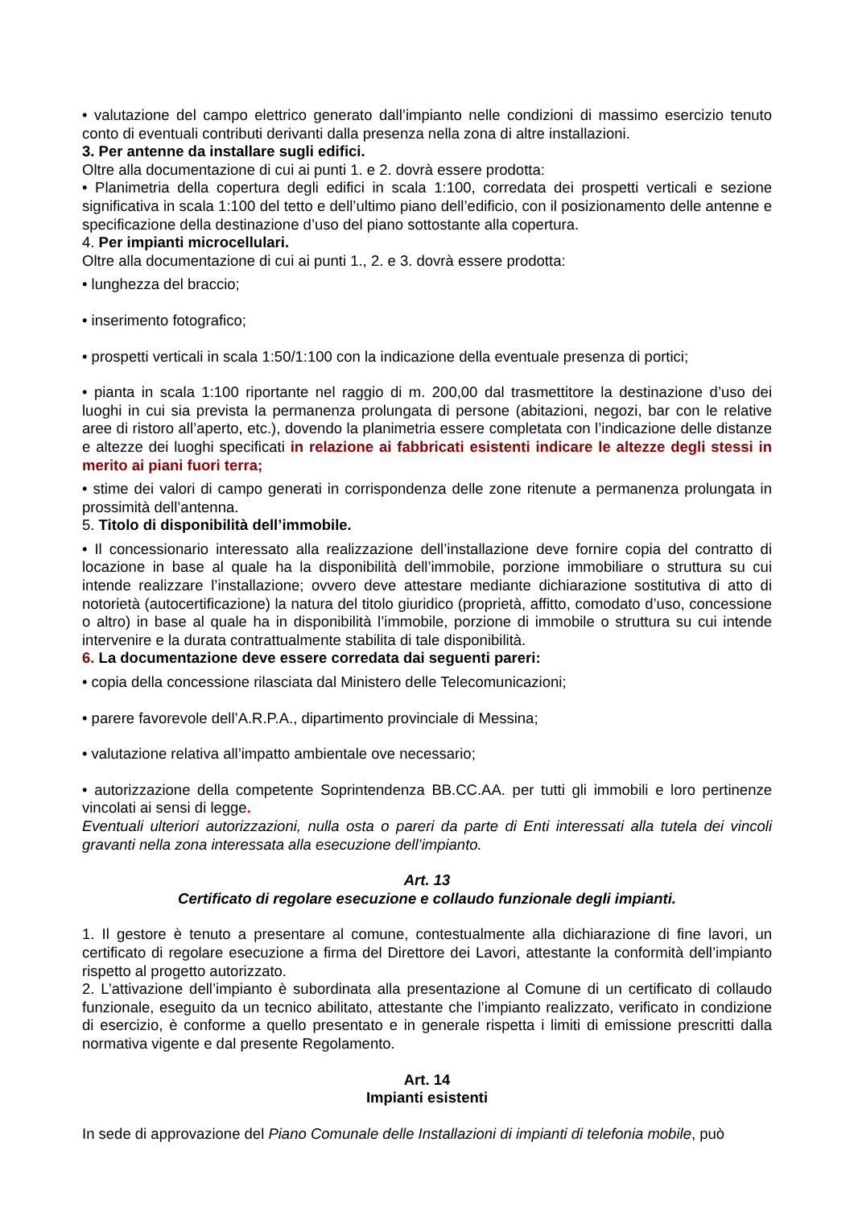• valutazione del campo elettrico generato dall’impianto nelle condizioni di massimo esercizio tenuto conto di eventuali contributi derivanti dalla presenza nella zona di altre installazioni.
3. Per antenne da installare sugli edifici.
Oltre alla documentazione di cui ai punti 1. e 2. dovrà essere prodotta:
• Planimetria della copertura degli edifici in scala 1:100, corredata dei prospetti verticali e sezione significativa in scala 1:100 del tetto e dell’ultimo piano dell’edificio, con il posizionamento delle antenne e specificazione della destinazione d’uso del piano sottostante alla copertura.
4. Per impianti microcellulari.
Oltre alla documentazione di cui ai punti 1., 2. e 3. dovrà essere prodotta:
• lunghezza del braccio;
• inserimento fotografico;
• prospetti verticali in scala 1:50/1:100 con la indicazione della eventuale presenza di portici;
• pianta in scala 1:100 riportante nel raggio di m. 200,00 dal trasmettitore la destinazione d’uso dei luoghi in cui sia prevista la permanenza prolungata di persone (abitazioni, negozi, bar con le relative aree di ristoro all’aperto, etc.), dovendo la planimetria essere completata con l’indicazione delle distanze e altezze dei luoghi specificati in relazione ai fabbricati esistenti indicare le altezze degli stessi in merito ai piani fuori terra;
• stime dei valori di campo generati in corrispondenza delle zone ritenute a permanenza prolungata in prossimità dell’antenna.
5. Titolo di disponibilità dell’immobile.
• Il concessionario interessato alla realizzazione dell’installazione deve fornire copia del contratto di locazione in base al quale ha la disponibilità dell’immobile, porzione immobiliare o struttura su cui intende realizzare l’installazione; ovvero deve attestare mediante dichiarazione sostitutiva di atto di notorietà (autocertificazione) la natura del titolo giuridico (proprietà, affitto, comodato d’uso, concessione o altro) in base al quale ha in disponibilità l’immobile, porzione di immobile o struttura su cui intende intervenire e la durata contrattualmente stabilita di tale disponibilità.
6. La documentazione deve essere corredata dai seguenti pareri:
• copia della concessione rilasciata dal Ministero delle Telecomunicazioni;
• parere favorevole dell’A.R.P.A., dipartimento provinciale di Messina;
• valutazione relativa all’impatto ambientale ove necessario;
• autorizzazione della competente Soprintendenza BB.CC.AA. per tutti gli immobili e loro pertinenze vincolati ai sensi di legge.
Eventuali ulteriori autorizzazioni, nulla osta o pareri da parte di Enti interessati alla tutela dei vincoli gravanti nella zona interessata alla esecuzione dell’impianto.
Art. 13
Certificato di regolare esecuzione e collaudo funzionale degli impianti.
1. Il gestore è tenuto a presentare al comune, contestualmente alla dichiarazione di fine lavori, un certificato di regolare esecuzione a firma del Direttore dei Lavori, attestante la conformità dell’impianto rispetto al progetto autorizzato.
2. L’attivazione dell’impianto è subordinata alla presentazione al Comune di un certificato di collaudo funzionale, eseguito da un tecnico abilitato, attestante che l’impianto realizzato, verificato in condizione di esercizio, è conforme a quello presentato e in generale rispetta i limiti di emissione prescritti dalla normativa vigente e dal presente Regolamento.
Art. 14
Impianti esistenti
In sede di approvazione del Piano Comunale delle Installazioni di impianti di telefonia mobile, può